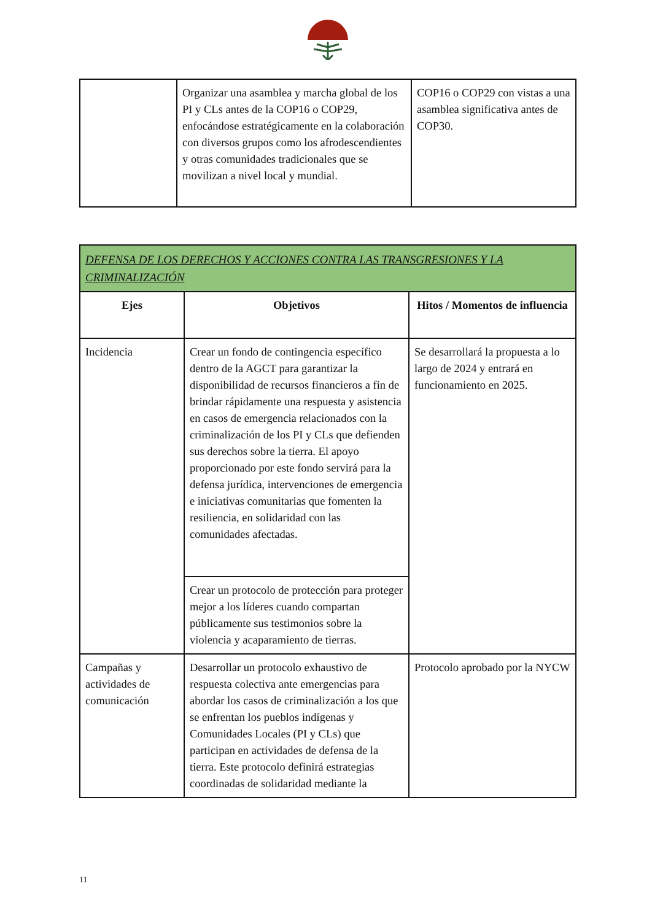| | Organizar una asamblea y marcha global de los PI y CLs antes de la COP16 o COP29, enfocándose estratégicamente en la colaboración con diversos grupos como los afrodescendientes y otras comunidades tradicionales que se movilizan a nivel local y mundial. | COP16 o COP29 con vistas a una asamblea significativa antes de COP30. |
| DEFENSA DE LOS DERECHOS Y ACCIONES CONTRA LAS TRANSGRESIONES Y LA CRIMINALIZACIÓN | | |
| Ejes | Objetivos | Hitos / Momentos de influencia |
| Incidencia | Crear un fondo de contingencia específico dentro de la AGCT para garantizar la disponibilidad de recursos financieros a fin de brindar rápidamente una respuesta y asistencia en casos de emergencia relacionados con la criminalización de los PI y CLs que defienden sus derechos sobre la tierra. El apoyo proporcionado por este fondo servirá para la defensa jurídica, intervenciones de emergencia e iniciativas comunitarias que fomenten la resiliencia, en solidaridad con las comunidades afectadas. | Se desarrollará la propuesta a lo largo de 2024 y entrará en funcionamiento en 2025. |
| | Crear un protocolo de protección para proteger mejor a los líderes cuando compartan públicamente sus testimonios sobre la violencia y acaparamiento de tierras. | |
| Campañas y actividades de comunicación | Desarrollar un protocolo exhaustivo de respuesta colectiva ante emergencias para abordar los casos de criminalización a los que se enfrentan los pueblos indígenas y Comunidades Locales (PI y CLs) que participan en actividades de defensa de la tierra. Este protocolo definirá estrategias coordinadas de solidaridad mediante la | Protocolo aprobado por la NYCW |
11